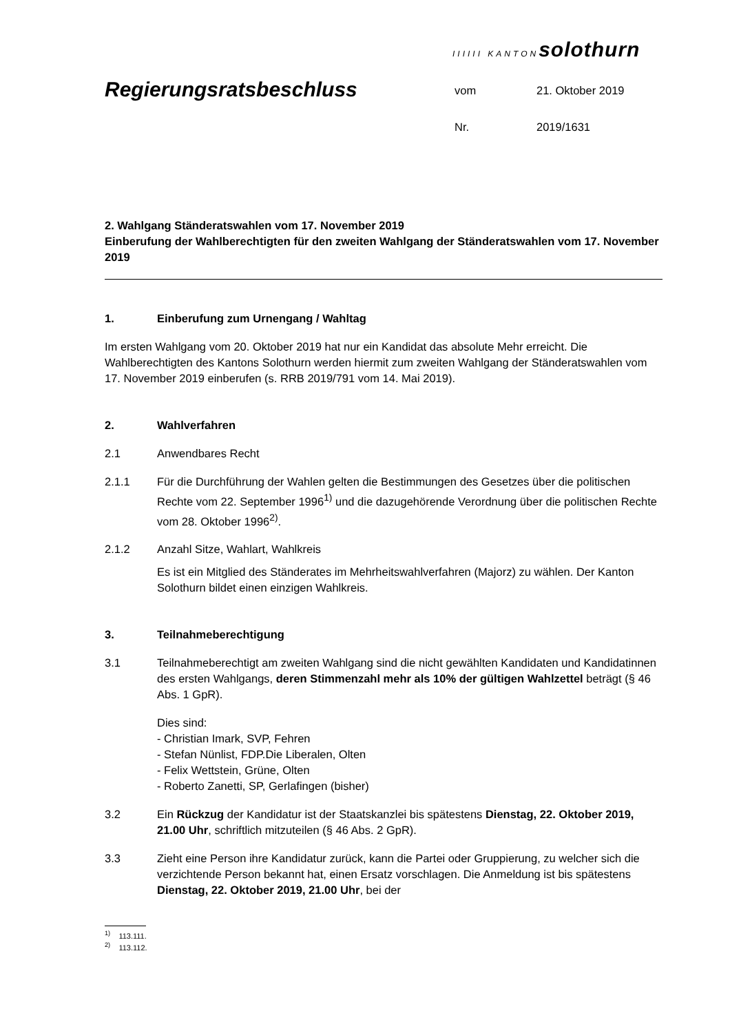IIIIII KANTON solothurn
Regierungsratsbeschluss
| vom | 21. Oktober 2019 |
| Nr. | 2019/1631 |
2. Wahlgang Ständeratswahlen vom 17. November 2019
Einberufung der Wahlberechtigten für den zweiten Wahlgang der Ständeratswahlen vom 17. November 2019
1. Einberufung zum Urnengang / Wahltag
Im ersten Wahlgang vom 20. Oktober 2019 hat nur ein Kandidat das absolute Mehr erreicht. Die Wahlberechtigten des Kantons Solothurn werden hiermit zum zweiten Wahlgang der Ständeratswahlen vom 17. November 2019 einberufen (s. RRB 2019/791 vom 14. Mai 2019).
2. Wahlverfahren
2.1 Anwendbares Recht
2.1.1 Für die Durchführung der Wahlen gelten die Bestimmungen des Gesetzes über die politischen Rechte vom 22. September 1996<sup>1)</sup> und die dazugehörende Verordnung über die politischen Rechte vom 28. Oktober 1996<sup>2)</sup>.
2.1.2 Anzahl Sitze, Wahlart, Wahlkreis
Es ist ein Mitglied des Ständerates im Mehrheitswahlverfahren (Majorz) zu wählen. Der Kanton Solothurn bildet einen einzigen Wahlkreis.
3. Teilnahmeberechtigung
3.1 Teilnahmeberechtigt am zweiten Wahlgang sind die nicht gewählten Kandidaten und Kandidatinnen des ersten Wahlgangs, deren Stimmenzahl mehr als 10% der gültigen Wahlzettel beträgt (§ 46 Abs. 1 GpR).
Dies sind:
- Christian Imark, SVP, Fehren
- Stefan Nünlist, FDP.Die Liberalen, Olten
- Felix Wettstein, Grüne, Olten
- Roberto Zanetti, SP, Gerlafingen (bisher)
3.2 Ein Rückzug der Kandidatur ist der Staatskanzlei bis spätestens Dienstag, 22. Oktober 2019, 21.00 Uhr, schriftlich mitzuteilen (§ 46 Abs. 2 GpR).
3.3 Zieht eine Person ihre Kandidatur zurück, kann die Partei oder Gruppierung, zu welcher sich die verzichtende Person bekannt hat, einen Ersatz vorschlagen. Die Anmeldung ist bis spätestens Dienstag, 22. Oktober 2019, 21.00 Uhr, bei der
<sup>1)</sup> 113.111.
<sup>2)</sup> 113.112.